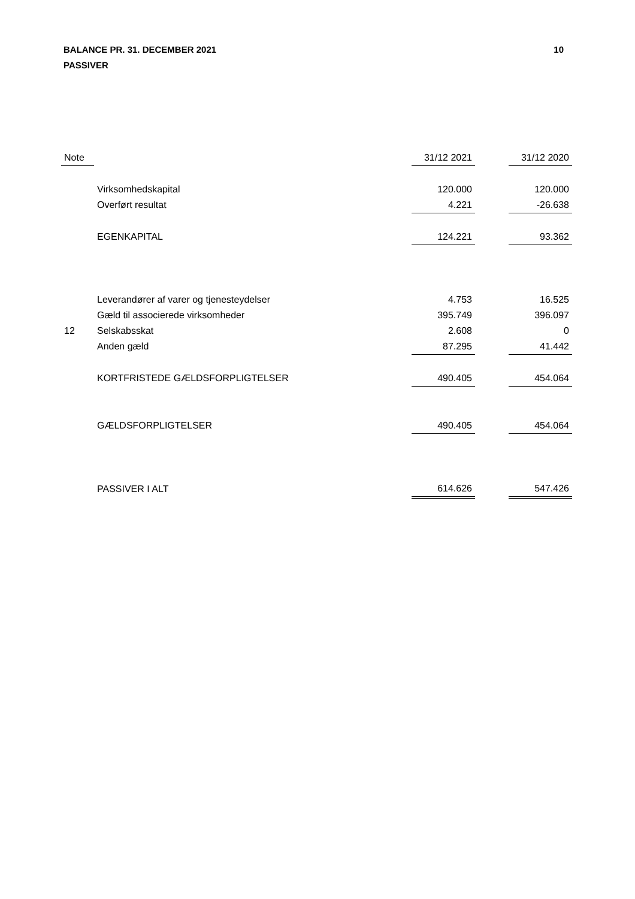BALANCE PR. 31. DECEMBER 2021
PASSIVER
10
| Note | | 31/12 2021 | | 31/12 2020 |
| --- | --- | --- | --- | --- |
| | Virksomhedskapital | 120.000 | | 120.000 |
| | Overført resultat | 4.221 | | -26.638 |
| | EGENKAPITAL | 124.221 | | 93.362 |
| | Leverandører af varer og tjenesteydelser | 4.753 | | 16.525 |
| | Gæld til associerede virksomheder | 395.749 | | 396.097 |
| 12 | Selskabsskat | 2.608 | | 0 |
| | Anden gæld | 87.295 | | 41.442 |
| | KORTFRISTEDE GÆLDSFORPLIGTELSER | 490.405 | | 454.064 |
| | GÆLDSFORPLIGTELSER | 490.405 | | 454.064 |
| | PASSIVER I ALT | 614.626 | | 547.426 |